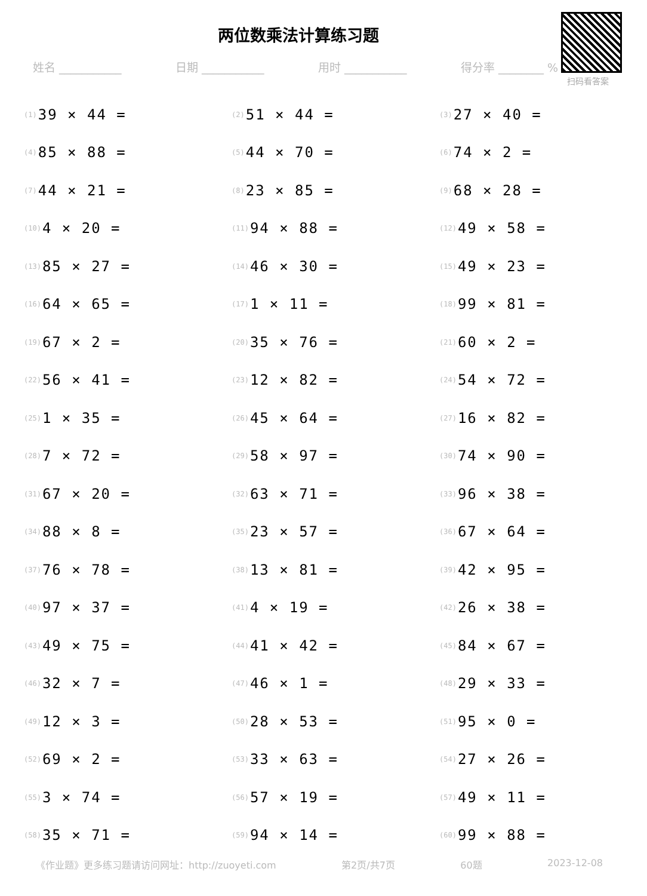两位数乘法计算练习题
姓名 ___________ 日期 ___________ 用时 ___________ 得分率 ________ %
扫码看答案
(1) 39 × 44 =
(2) 51 × 44 =
(3) 27 × 40 =
(4) 85 × 88 =
(5) 44 × 70 =
(6) 74 × 2 =
(7) 44 × 21 =
(8) 23 × 85 =
(9) 68 × 28 =
(10) 4 × 20 =
(11) 94 × 88 =
(12) 49 × 58 =
(13) 85 × 27 =
(14) 46 × 30 =
(15) 49 × 23 =
(16) 64 × 65 =
(17) 1 × 11 =
(18) 99 × 81 =
(19) 67 × 2 =
(20) 35 × 76 =
(21) 60 × 2 =
(22) 56 × 41 =
(23) 12 × 82 =
(24) 54 × 72 =
(25) 1 × 35 =
(26) 45 × 64 =
(27) 16 × 82 =
(28) 7 × 72 =
(29) 58 × 97 =
(30) 74 × 90 =
(31) 67 × 20 =
(32) 63 × 71 =
(33) 96 × 38 =
(34) 88 × 8 =
(35) 23 × 57 =
(36) 67 × 64 =
(37) 76 × 78 =
(38) 13 × 81 =
(39) 42 × 95 =
(40) 97 × 37 =
(41) 4 × 19 =
(42) 26 × 38 =
(43) 49 × 75 =
(44) 41 × 42 =
(45) 84 × 67 =
(46) 32 × 7 =
(47) 46 × 1 =
(48) 29 × 33 =
(49) 12 × 3 =
(50) 28 × 53 =
(51) 95 × 0 =
(52) 69 × 2 =
(53) 33 × 63 =
(54) 27 × 26 =
(55) 3 × 74 =
(56) 57 × 19 =
(57) 49 × 11 =
(58) 35 × 71 =
(59) 94 × 14 =
(60) 99 × 88 =
《作业题》更多练习题请访问网址：http://zuoyeti.com 第2页/共7页 60题 2023-12-08